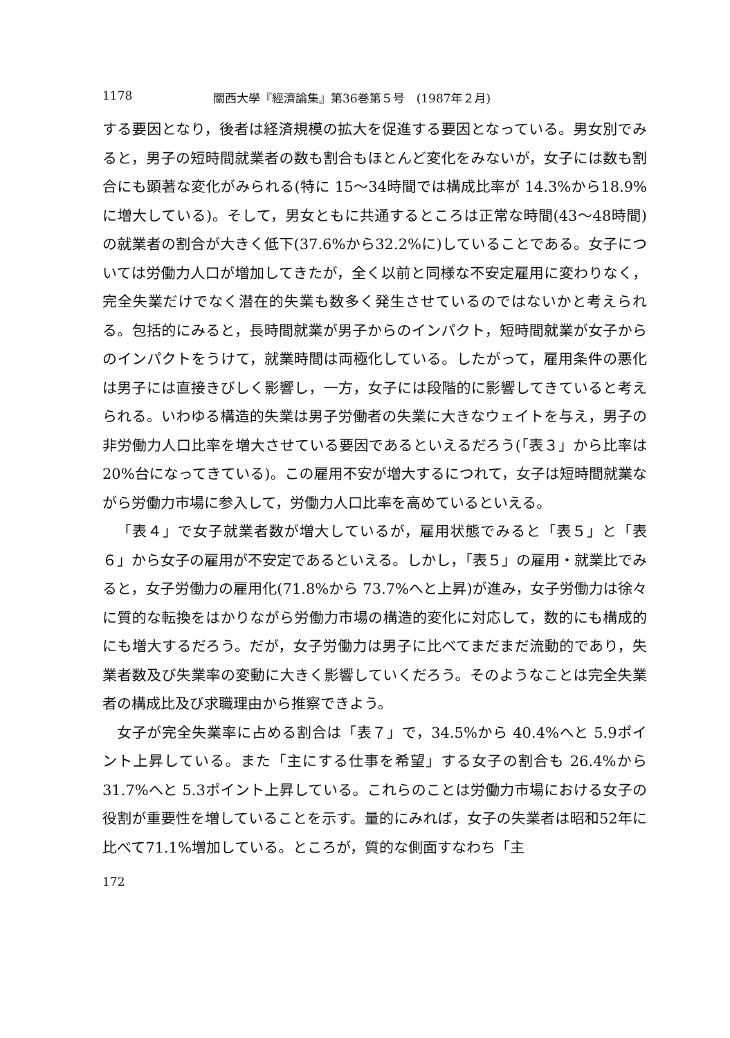1178 關西大學『經濟論集』第36巻第５号　(1987年２月)
する要因となり，後者は経済規模の拡大を促進する要因となっている。男女別でみると，男子の短時間就業者の数も割合もほとんど変化をみないが，女子には数も割合にも顕著な変化がみられる(特に 15〜34時間では構成比率が 14.3%から18.9%に増大している)。そして，男女ともに共通するところは正常な時間(43〜48時間)の就業者の割合が大きく低下(37.6%から32.2%に)していることである。女子については労働力人口が増加してきたが，全く以前と同様な不安定雇用に変わりなく，完全失業だけでなく潜在的失業も数多く発生させているのではないかと考えられる。包括的にみると，長時間就業が男子からのインパクト，短時間就業が女子からのインパクトをうけて，就業時間は両極化している。したがって，雇用条件の悪化は男子には直接きびしく影響し，一方，女子には段階的に影響してきていると考えられる。いわゆる構造的失業は男子労働者の失業に大きなウェイトを与え，男子の非労働力人口比率を増大させている要因であるといえるだろう(「表３」から比率は 20%台になってきている)。この雇用不安が増大するにつれて，女子は短時間就業ながら労働力市場に参入して，労働力人口比率を高めているといえる。
「表４」で女子就業者数が増大しているが，雇用状態でみると「表５」と「表６」から女子の雇用が不安定であるといえる。しかし，「表５」の雇用・就業比でみると，女子労働力の雇用化(71.8%から 73.7%へと上昇)が進み，女子労働力は徐々に質的な転換をはかりながら労働力市場の構造的変化に対応して，数的にも構成的にも増大するだろう。だが，女子労働力は男子に比べてまだまだ流動的であり，失業者数及び失業率の変動に大きく影響していくだろう。そのようなことは完全失業者の構成比及び求職理由から推察できよう。
女子が完全失業率に占める割合は「表７」で，34.5%から 40.4%へと 5.9ポイント上昇している。また「主にする仕事を希望」する女子の割合も 26.4%から 31.7%へと 5.3ポイント上昇している。これらのことは労働力市場における女子の役割が重要性を増していることを示す。量的にみれば，女子の失業者は昭和52年に比べて71.1%増加している。ところが，質的な側面すなわち「主
172